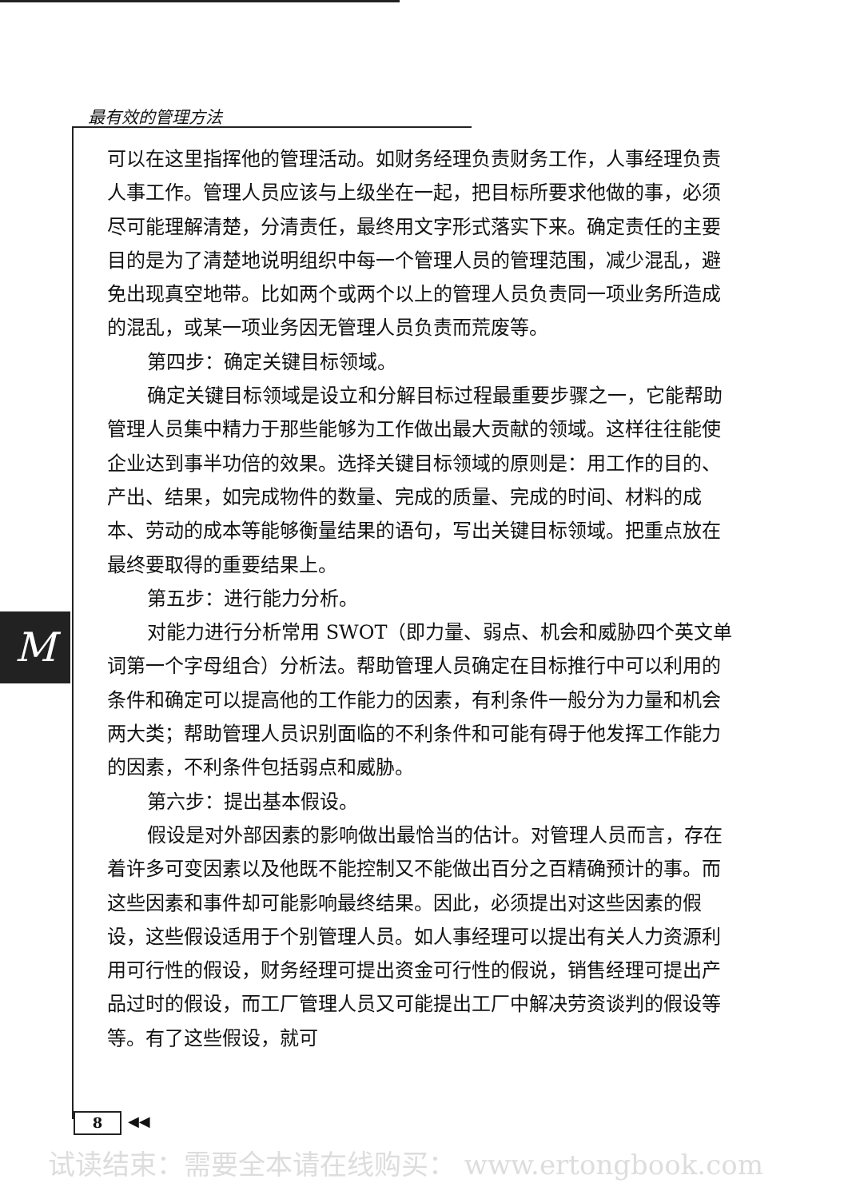最有效的管理方法
M
可以在这里指挥他的管理活动。如财务经理负责财务工作，人事经理负责人事工作。管理人员应该与上级坐在一起，把目标所要求他做的事，必须尽可能理解清楚，分清责任，最终用文字形式落实下来。确定责任的主要目的是为了清楚地说明组织中每一个管理人员的管理范围，减少混乱，避免出现真空地带。比如两个或两个以上的管理人员负责同一项业务所造成的混乱，或某一项业务因无管理人员负责而荒废等。
第四步：确定关键目标领域。
确定关键目标领域是设立和分解目标过程最重要步骤之一，它能帮助管理人员集中精力于那些能够为工作做出最大贡献的领域。这样往往能使企业达到事半功倍的效果。选择关键目标领域的原则是：用工作的目的、产出、结果，如完成物件的数量、完成的质量、完成的时间、材料的成本、劳动的成本等能够衡量结果的语句，写出关键目标领域。把重点放在最终要取得的重要结果上。
第五步：进行能力分析。
对能力进行分析常用 SWOT（即力量、弱点、机会和威胁四个英文单词第一个字母组合）分析法。帮助管理人员确定在目标推行中可以利用的条件和确定可以提高他的工作能力的因素，有利条件一般分为力量和机会两大类；帮助管理人员识别面临的不利条件和可能有碍于他发挥工作能力的因素，不利条件包括弱点和威胁。
第六步：提出基本假设。
假设是对外部因素的影响做出最恰当的估计。对管理人员而言，存在着许多可变因素以及他既不能控制又不能做出百分之百精确预计的事。而这些因素和事件却可能影响最终结果。因此，必须提出对这些因素的假设，这些假设适用于个别管理人员。如人事经理可以提出有关人力资源利用可行性的假设，财务经理可提出资金可行性的假说，销售经理可提出产品过时的假设，而工厂管理人员又可能提出工厂中解决劳资谈判的假设等等。有了这些假设，就可
8 ◀◀
试读结束：需要全本请在线购买： www.ertongbook.com